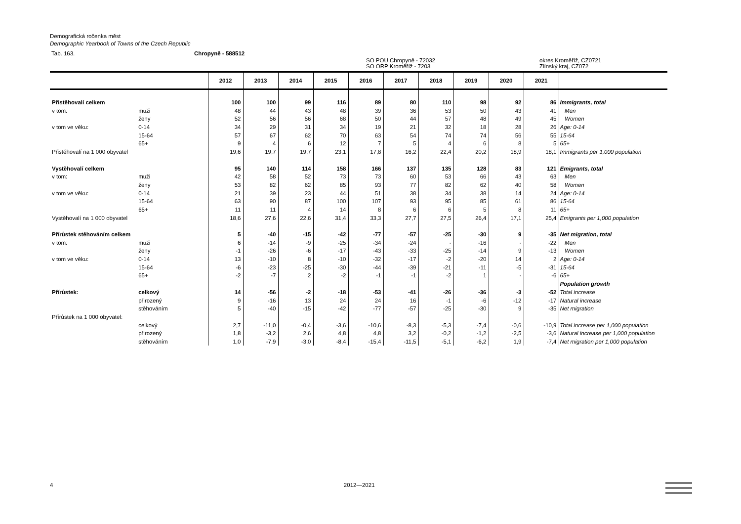Demografická ročenka měst
Demographic Yearbook of Towns of the Czech Republic
Tab. 163. Chropyně - 588512
SO POU Chropyně - 72032
SO ORP Kroměříž - 7203 okres Kroměříž, CZ0721
Zlínský kraj, CZ072
| | | 2012 | 2013 | 2014 | 2015 | 2016 | 2017 | 2018 | 2019 | 2020 | 2021 | |
| --- | --- | --- | --- | --- | --- | --- | --- | --- | --- | --- | --- | --- |
| Přistěhovalí celkem | | 100 | 100 | 99 | 116 | 89 | 80 | 110 | 98 | 92 | 86 | Immigrants, total |
| v tom: | muži | 48 | 44 | 43 | 48 | 39 | 36 | 53 | 50 | 43 | 41 | Men |
| | ženy | 52 | 56 | 56 | 68 | 50 | 44 | 57 | 48 | 49 | 45 | Women |
| v tom ve věku: | 0-14 | 34 | 29 | 31 | 34 | 19 | 21 | 32 | 18 | 28 | 26 | Age: 0-14 |
| | 15-64 | 57 | 67 | 62 | 70 | 63 | 54 | 74 | 74 | 56 | 55 | 15-64 |
| | 65+ | 9 | 4 | 6 | 12 | 7 | 5 | 4 | 6 | 8 | 5 | 65+ |
| Přistěhovalí na 1 000 obyvatel | | 19,6 | 19,7 | 19,7 | 23,1 | 17,8 | 16,2 | 22,4 | 20,2 | 18,9 | 18,1 | Immigrants per 1,000 population |
| Vystěhovalí celkem | | 95 | 140 | 114 | 158 | 166 | 137 | 135 | 128 | 83 | 121 | Emigrants, total |
| v tom: | muži | 42 | 58 | 52 | 73 | 73 | 60 | 53 | 66 | 43 | 63 | Men |
| | ženy | 53 | 82 | 62 | 85 | 93 | 77 | 82 | 62 | 40 | 58 | Women |
| v tom ve věku: | 0-14 | 21 | 39 | 23 | 44 | 51 | 38 | 34 | 38 | 14 | 24 | Age: 0-14 |
| | 15-64 | 63 | 90 | 87 | 100 | 107 | 93 | 95 | 85 | 61 | 86 | 15-64 |
| | 65+ | 11 | 11 | 4 | 14 | 8 | 6 | 6 | 5 | 8 | 11 | 65+ |
| Vystěhovalí na 1 000 obyvatel | | 18,6 | 27,6 | 22,6 | 31,4 | 33,3 | 27,7 | 27,5 | 26,4 | 17,1 | 25,4 | Emigrants per 1,000 population |
| Přírůstek stěhováním celkem | | 5 | -40 | -15 | -42 | -77 | -57 | -25 | -30 | 9 | -35 | Net migration, total |
| v tom: | muži | 6 | -14 | -9 | -25 | -34 | -24 | - | -16 | - | -22 | Men |
| | ženy | -1 | -26 | -6 | -17 | -43 | -33 | -25 | -14 | 9 | -13 | Women |
| v tom ve věku: | 0-14 | 13 | -10 | 8 | -10 | -32 | -17 | -2 | -20 | 14 | 2 | Age: 0-14 |
| | 15-64 | -6 | -23 | -25 | -30 | -44 | -39 | -21 | -11 | -5 | -31 | 15-64 |
| | 65+ | -2 | -7 | 2 | -2 | -1 | -1 | -2 | 1 | - | -6 | 65+ |
| | | | | | | | | | | | | Population growth |
| Přírůstek: | celkový | 14 | -56 | -2 | -18 | -53 | -41 | -26 | -36 | -3 | -52 | Total increase |
| | přirozený | 9 | -16 | 13 | 24 | 24 | 16 | -1 | -6 | -12 | -17 | Natural increase |
| | stěhováním | 5 | -40 | -15 | -42 | -77 | -57 | -25 | -30 | 9 | -35 | Net migration |
| Přírůstek na 1 000 obyvatel: | | | | | | | | | | | | |
| | celkový | 2,7 | -11,0 | -0,4 | -3,6 | -10,6 | -8,3 | -5,3 | -7,4 | -0,6 | -10,9 | Total increase per 1,000 population |
| | přirozený | 1,8 | -3,2 | 2,6 | 4,8 | 4,8 | 3,2 | -0,2 | -1,2 | -2,5 | -3,6 | Natural increase per 1,000 population |
| | stěhováním | 1,0 | -7,9 | -3,0 | -8,4 | -15,4 | -11,5 | -5,1 | -6,2 | 1,9 | -7,4 | Net migration per 1,000 population |
4 2012—2021